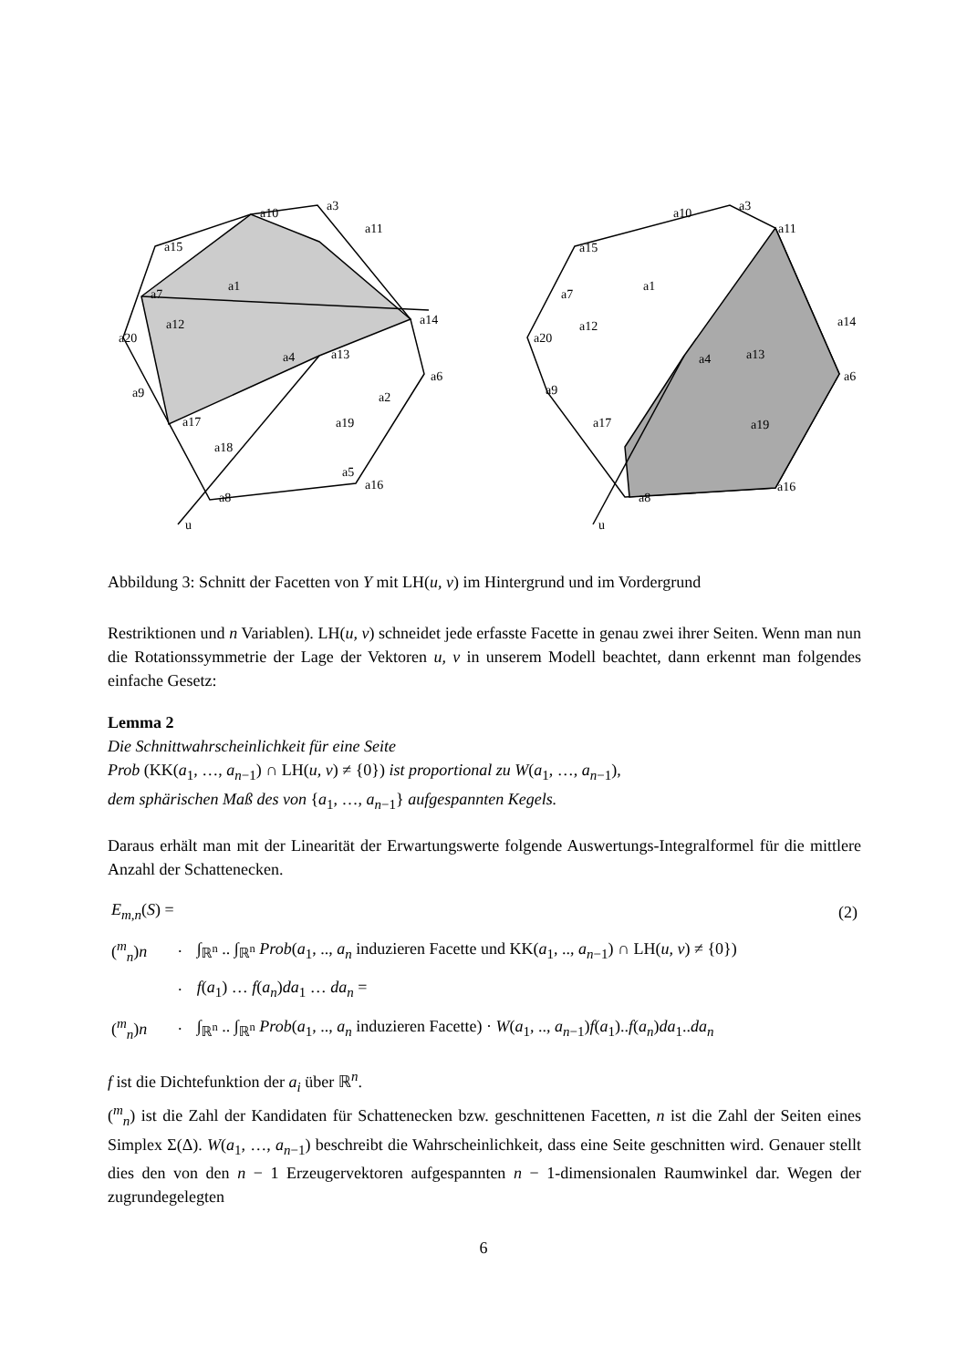a10
a3
a11
a14
a6
a2
a19
a5
a16
a8
u
a13
a4
a17
a18
a20
a9
a12
a15
a7
a1
a10
a3
a11
a14
a6
a19
a16
a8
u
a13
a4
a17
a20
a9
a12
a15
a7
a1
Abbildung 3: Schnitt der Facetten von Y mit LH(u, v) im Hintergrund und im Vordergrund
Restriktionen und n Variablen). LH(u, v) schneidet jede erfasste Facette in genau zwei ihrer Seiten. Wenn man nun die Rotationssymmetrie der Lage der Vektoren u, v in unserem Modell beachtet, dann erkennt man folgendes einfache Gesetz:
Lemma 2
Die Schnittwahrscheinlichkeit für eine Seite
Prob (KK(a<sub>1</sub>, …, a<sub>n−1</sub>) ∩ LH(u, v) ≠ {0}) ist proportional zu W(a<sub>1</sub>, …, a<sub>n−1</sub>),
dem sphärischen Maß des von {a<sub>1</sub>, …, a<sub>n−1</sub>} aufgespannten Kegels.
Daraus erhält man mit der Linearität der Erwartungswerte folgende Auswertungs-Integralformel für die mittlere Anzahl der Schattenecken.
| E<sub>m,n</sub>( S ) = | | | (2) |
| (<sup>m</sup><sub>n</sub>) n | · | ∫<sub>ℝ<sup>n</sup></sub> .. ∫<sub>ℝ<sup>n</sup></sub> Prob ( a<sub>1</sub>, .., a<sub>n</sub> induzieren Facette und KK( a<sub>1</sub>, .., a<sub>n−1</sub>) ∩ LH( u, v ) ≠ {0}) | |
| | · | f ( a<sub>1</sub>) … f ( a<sub>n</sub>) da<sub>1</sub> … da<sub>n</sub> = | |
| (<sup>m</sup><sub>n</sub>) n | · | ∫<sub>ℝ<sup>n</sup></sub> .. ∫<sub>ℝ<sup>n</sup></sub> Prob ( a<sub>1</sub>, .., a<sub>n</sub> induzieren Facette) · W ( a<sub>1</sub>, .., a<sub>n−1</sub>) f ( a<sub>1</sub>).. f ( a<sub>n</sub>) da<sub>1</sub>.. da<sub>n</sub> | |
f ist die Dichtefunktion der a<sub>i</sub> über ℝ<sup>n</sup>.
(<sup>m</sup><sub>n</sub>) ist die Zahl der Kandidaten für Schattenecken bzw. geschnittenen Facetten, n ist die Zahl der Seiten eines Simplex Σ(Δ). W(a<sub>1</sub>, …, a<sub>n−1</sub>) beschreibt die Wahrscheinlichkeit, dass eine Seite geschnitten wird. Genauer stellt dies den von den n − 1 Erzeugervektoren aufgespannten n − 1-dimensionalen Raumwinkel dar. Wegen der zugrundegelegten
6